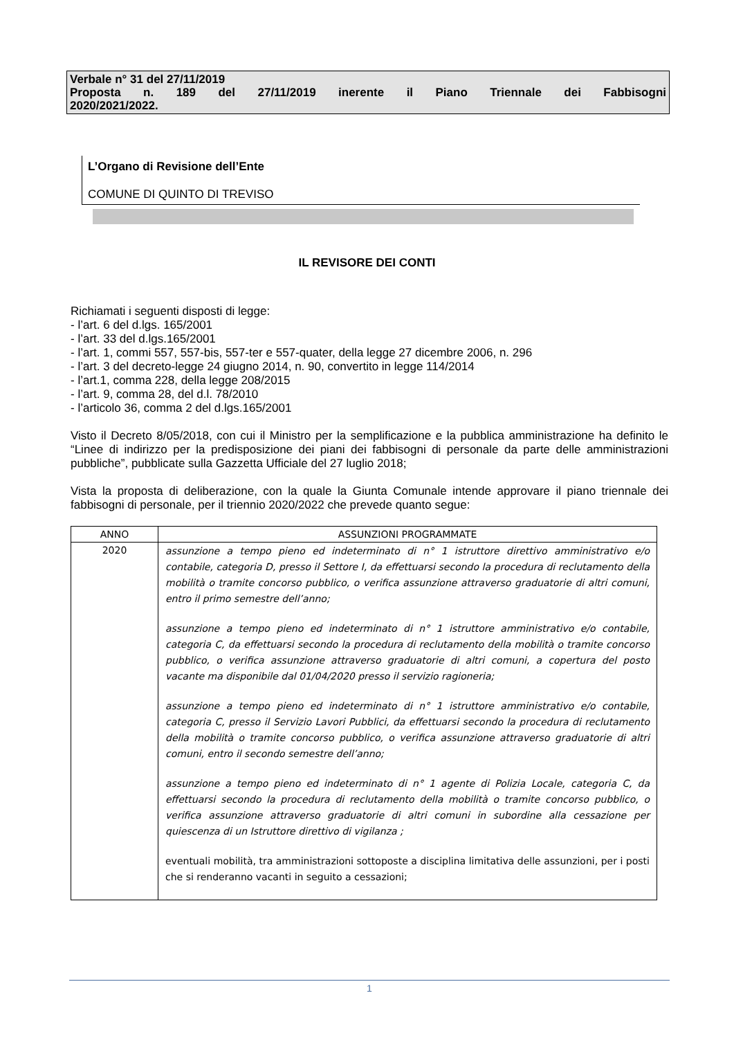Verbale n° 31 del 27/11/2019
Proposta n. 189 del 27/11/2019 inerente il Piano Triennale dei Fabbisogni
2020/2021/2022.
L’Organo di Revisione dell’Ente
COMUNE DI QUINTO DI TREVISO
IL REVISORE DEI CONTI
Richiamati i seguenti disposti di legge:
- l’art. 6 del d.lgs. 165/2001
- l’art. 33 del d.lgs.165/2001
- l’art. 1, commi 557, 557-bis, 557-ter e 557-quater, della legge 27 dicembre 2006, n. 296
- l’art. 3 del decreto-legge 24 giugno 2014, n. 90, convertito in legge 114/2014
- l’art.1, comma 228, della legge 208/2015
- l’art. 9, comma 28, del d.l. 78/2010
- l’articolo 36, comma 2 del d.lgs.165/2001
Visto il Decreto 8/05/2018, con cui il Ministro per la semplificazione e la pubblica amministrazione ha definito le “Linee di indirizzo per la predisposizione dei piani dei fabbisogni di personale da parte delle amministrazioni pubbliche”, pubblicate sulla Gazzetta Ufficiale del 27 luglio 2018;
Vista la proposta di deliberazione, con la quale la Giunta Comunale intende approvare il piano triennale dei fabbisogni di personale, per il triennio 2020/2022 che prevede quanto segue:
| ANNO | ASSUNZIONI PROGRAMMATE |
| --- | --- |
| 2020 | assunzione a tempo pieno ed indeterminato di n° 1 istruttore direttivo amministrativo e/o contabile, categoria D, presso il Settore I, da effettuarsi secondo la procedura di reclutamento della mobilità o tramite concorso pubblico, o verifica assunzione attraverso graduatorie di altri comuni, entro il primo semestre dell’anno; assunzione a tempo pieno ed indeterminato di n° 1 istruttore amministrativo e/o contabile, categoria C, da effettuarsi secondo la procedura di reclutamento della mobilità o tramite concorso pubblico, o verifica assunzione attraverso graduatorie di altri comuni, a copertura del posto vacante ma disponibile dal 01/04/2020 presso il servizio ragioneria; assunzione a tempo pieno ed indeterminato di n° 1 istruttore amministrativo e/o contabile, categoria C, presso il Servizio Lavori Pubblici, da effettuarsi secondo la procedura di reclutamento della mobilità o tramite concorso pubblico, o verifica assunzione attraverso graduatorie di altri comuni, entro il secondo semestre dell’anno; assunzione a tempo pieno ed indeterminato di n° 1 agente di Polizia Locale, categoria C, da effettuarsi secondo la procedura di reclutamento della mobilità o tramite concorso pubblico, o verifica assunzione attraverso graduatorie di altri comuni in subordine alla cessazione per quiescenza di un Istruttore direttivo di vigilanza ; eventuali mobilità, tra amministrazioni sottoposte a disciplina limitativa delle assunzioni, per i posti che si renderanno vacanti in seguito a cessazioni; |
1